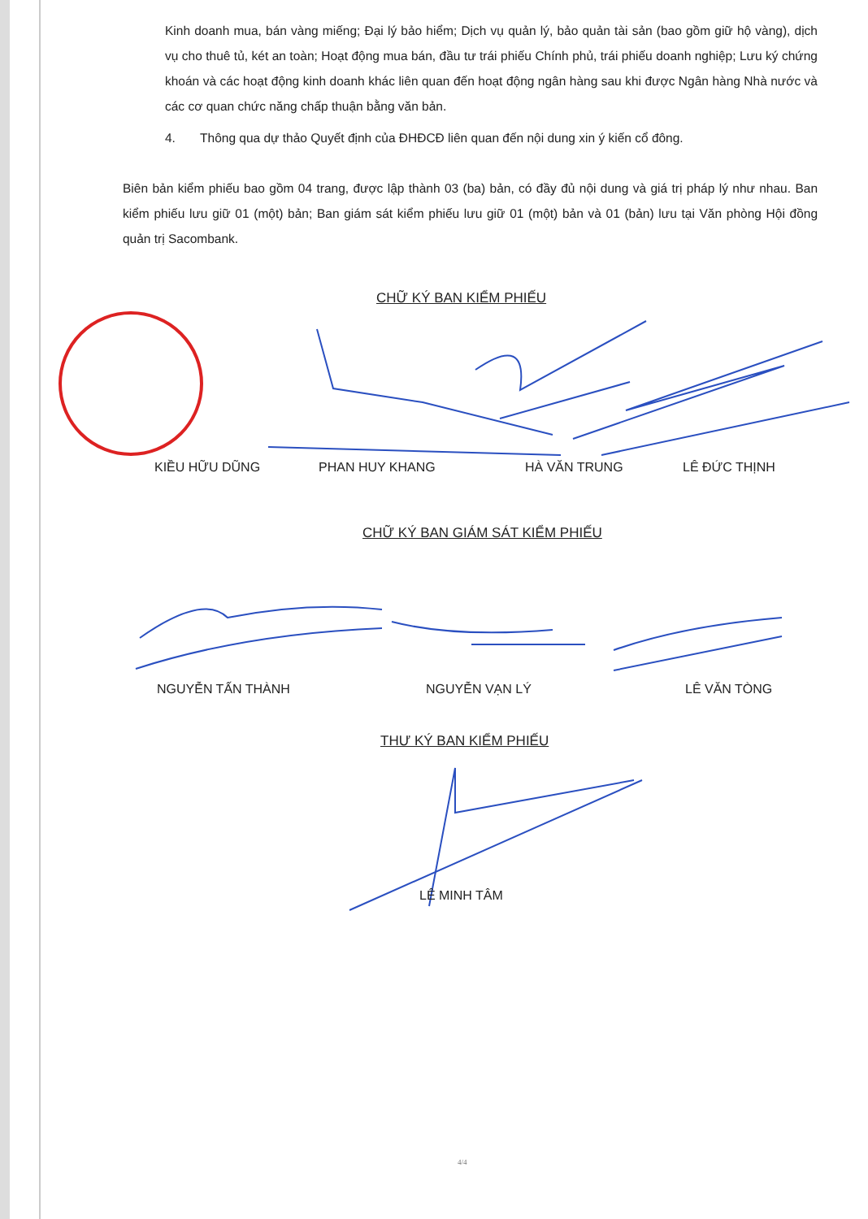Kinh doanh mua, bán vàng miếng; Đại lý bảo hiểm; Dịch vụ quản lý, bảo quản tài sản (bao gồm giữ hộ vàng), dịch vụ cho thuê tủ, két an toàn; Hoạt động mua bán, đầu tư trái phiếu Chính phủ, trái phiếu doanh nghiệp; Lưu ký chứng khoán và các hoạt động kinh doanh khác liên quan đến hoạt động ngân hàng sau khi được Ngân hàng Nhà nước và các cơ quan chức năng chấp thuận bằng văn bản.
4. Thông qua dự thảo Quyết định của ĐHĐCĐ liên quan đến nội dung xin ý kiến cổ đông.
Biên bản kiểm phiếu bao gồm 04 trang, được lập thành 03 (ba) bản, có đầy đủ nội dung và giá trị pháp lý như nhau. Ban kiểm phiếu lưu giữ 01 (một) bản; Ban giám sát kiểm phiếu lưu giữ 01 (một) bản và 01 (bản) lưu tại Văn phòng Hội đồng quản trị Sacombank.
CHỮ KÝ BAN KIỂM PHIẾU
KIỀU HỮU DŨNG PHAN HUY KHANG HÀ VĂN TRUNG LÊ ĐỨC THỊNH
CHỮ KÝ BAN GIÁM SÁT KIỂM PHIẾU
NGUYỄN TẤN THÀNH NGUYỄN VẠN LÝ LÊ VĂN TÒNG
THƯ KÝ BAN KIỂM PHIẾU
LÊ MINH TÂM
4/4